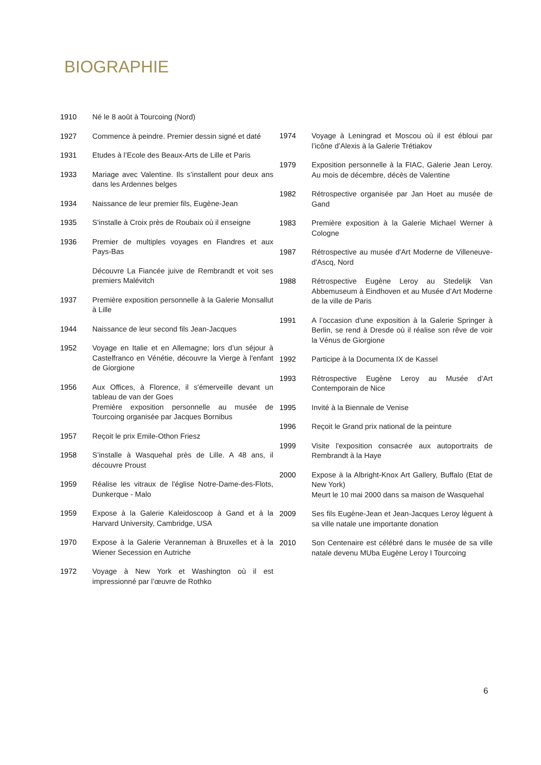BIOGRAPHIE
1910 Né le 8 août à Tourcoing (Nord)
1927 Commence à peindre. Premier dessin signé et daté
1931 Etudes à l’Ecole des Beaux-Arts de Lille et Paris
1933 Mariage avec Valentine. Ils s’installent pour deux ans dans les Ardennes belges
1934 Naissance de leur premier fils, Eugène-Jean
1935 S'installe à Croix près de Roubaix où il enseigne
1936 Premier de multiples voyages en Flandres et aux Pays-Bas
Découvre La Fiancée juive de Rembrandt et voit ses premiers Malévitch
1937 Première exposition personnelle à la Galerie Monsallut à Lille
1944 Naissance de leur second fils Jean-Jacques
1952 Voyage en Italie et en Allemagne; lors d’un séjour à Castelfranco en Vénétie, découvre la Vierge à l'enfant de Giorgione
1956 Aux Offices, à Florence, il s'émerveille devant un tableau de van der Goes
Première exposition personnelle au musée de Tourcoing organisée par Jacques Bornibus
1957 Reçoit le prix Emile-Othon Friesz
1958 S’installe à Wasquehal près de Lille. A 48 ans, il découvre Proust
1959 Réalise les vitraux de l'église Notre-Dame-des-Flots, Dunkerque - Malo
1959 Expose à la Galerie Kaleidoscoop à Gand et à la Harvard University, Cambridge, USA
1970 Expose à la Galerie Veranneman à Bruxelles et à la Wiener Secession en Autriche
1972 Voyage à New York et Washington où il est impressionné par l’œuvre de Rothko
1974 Voyage à Leningrad et Moscou où il est ébloui par l’icône d’Alexis à la Galerie Trétiakov
1979 Exposition personnelle à la FIAC, Galerie Jean Leroy. Au mois de décembre, décès de Valentine
1982 Rétrospective organisée par Jan Hoet au musée de Gand
1983 Première exposition à la Galerie Michael Werner à Cologne
1987 Rétrospective au musée d'Art Moderne de Villeneuve-d'Ascq, Nord
1988 Rétrospective Eugène Leroy au Stedelijk Van Abbemuseum à Eindhoven et au Musée d’Art Moderne de la ville de Paris
1991 A l’occasion d'une exposition à la Galerie Springer à Berlin, se rend à Dresde où il réalise son rêve de voir la Vénus de Giorgione
1992 Participe à la Documenta IX de Kassel
1993 Rétrospective Eugène Leroy au Musée d’Art Contemporain de Nice
1995 Invité à la Biennale de Venise
1996 Reçoit le Grand prix national de la peinture
1999 Visite l'exposition consacrée aux autoportraits de Rembrandt à la Haye
2000 Expose à la Albright-Knox Art Gallery, Buffalo (Etat de New York)
Meurt le 10 mai 2000 dans sa maison de Wasquehal
2009 Ses fils Eugène-Jean et Jean-Jacques Leroy lèguent à sa ville natale une importante donation
2010 Son Centenaire est célébré dans le musée de sa ville natale devenu MUba Eugène Leroy I Tourcoing
6